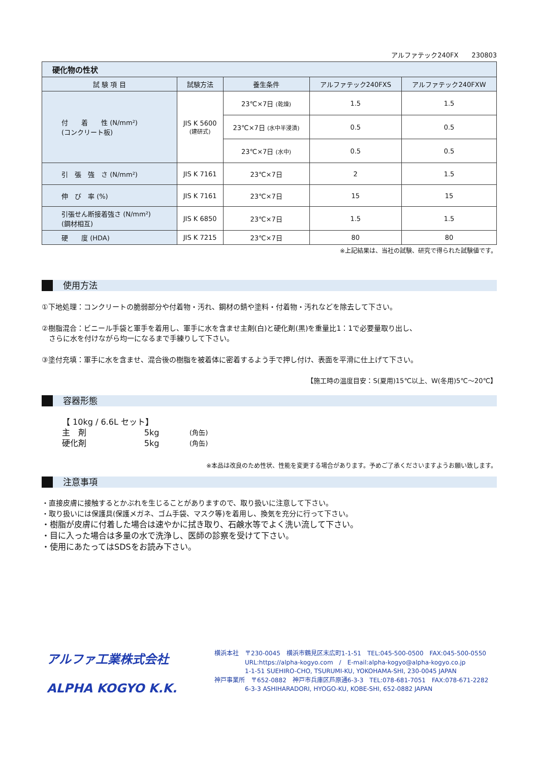アルファテック240FX　　230803
| 硬化物の性状 | | | | |
| --- | --- | --- | --- | --- |
| 試 験 項 目 | 試験方法 | 養生条件 | アルファテック240FXS | アルファテック240FXW |
| 付 着 性 (N/mm²) (コンクリート板) | JIS K 5600 (建研式) | 23℃×7日 (乾燥) | 1.5 | 1.5 |
| | | 23℃×7日 (水中半浸漬) | 0.5 | 0.5 |
| | | 23℃×7日 (水中) | 0.5 | 0.5 |
| 引 張 強 さ (N/mm²) | JIS K 7161 | 23℃×7日 | 2 | 1.5 |
| 伸 び 率 (%) | JIS K 7161 | 23℃×7日 | 15 | 15 |
| 引張せん断接着強さ (N/mm²) (鋼材相互) | JIS K 6850 | 23℃×7日 | 1.5 | 1.5 |
| 硬 度 (HDA) | JIS K 7215 | 23℃×7日 | 80 | 80 |
※上記結果は、当社の試験、研究で得られた試験値です。
使用方法
①下地処理：コンクリートの脆弱部分や付着物・汚れ、鋼材の錆や塗料・付着物・汚れなどを除去して下さい。
②樹脂混合：ビニール手袋と軍手を着用し、軍手に水を含ませ主剤(白)と硬化剤(黒)を重量比1：1で必要量取り出し、
　さらに水を付けながら均一になるまで手練りして下さい。
③塗付充填：軍手に水を含ませ、混合後の樹脂を被着体に密着するよう手で押し付け、表面を平滑に仕上げて下さい。
【施工時の温度目安：S(夏用)15℃以上、W(冬用)5℃～20℃】
容器形態
【 10kg / 6.6L セット】
| 主 剤 | 5kg | (角缶) |
| 硬化剤 | 5kg | (角缶) |
※本品は改良のため性状、性能を変更する場合があります。予めご了承くださいますようお願い致します。
注意事項
・直接皮膚に接触するとかぶれを生じることがありますので、取り扱いに注意して下さい。
・取り扱いには保護具(保護メガネ、ゴム手袋、マスク等)を着用し、換気を充分に行って下さい。
・樹脂が皮膚に付着した場合は速やかに拭き取り、石鹸水等でよく洗い流して下さい。
・目に入った場合は多量の水で洗浄し、医師の診察を受けて下さい。
・使用にあたってはSDSをお読み下さい。
アルファ工業株式会社
ALPHA KOGYO K.K.
横浜本社　〒230-0045　横浜市鶴見区末広町1-1-51　TEL:045-500-0500　FAX:045-500-0550
　　　　　URL:https://alpha-kogyo.com　/　E-mail:alpha-kogyo@alpha-kogyo.co.jp
　　　　　1-1-51 SUEHIRO-CHO, TSURUMI-KU, YOKOHAMA-SHI, 230-0045 JAPAN
神戸事業所　〒652-0882　神戸市兵庫区芦原通6-3-3　TEL:078-681-7051　FAX:078-671-2282
　　　　　6-3-3 ASHIHARADORI, HYOGO-KU, KOBE-SHI, 652-0882 JAPAN